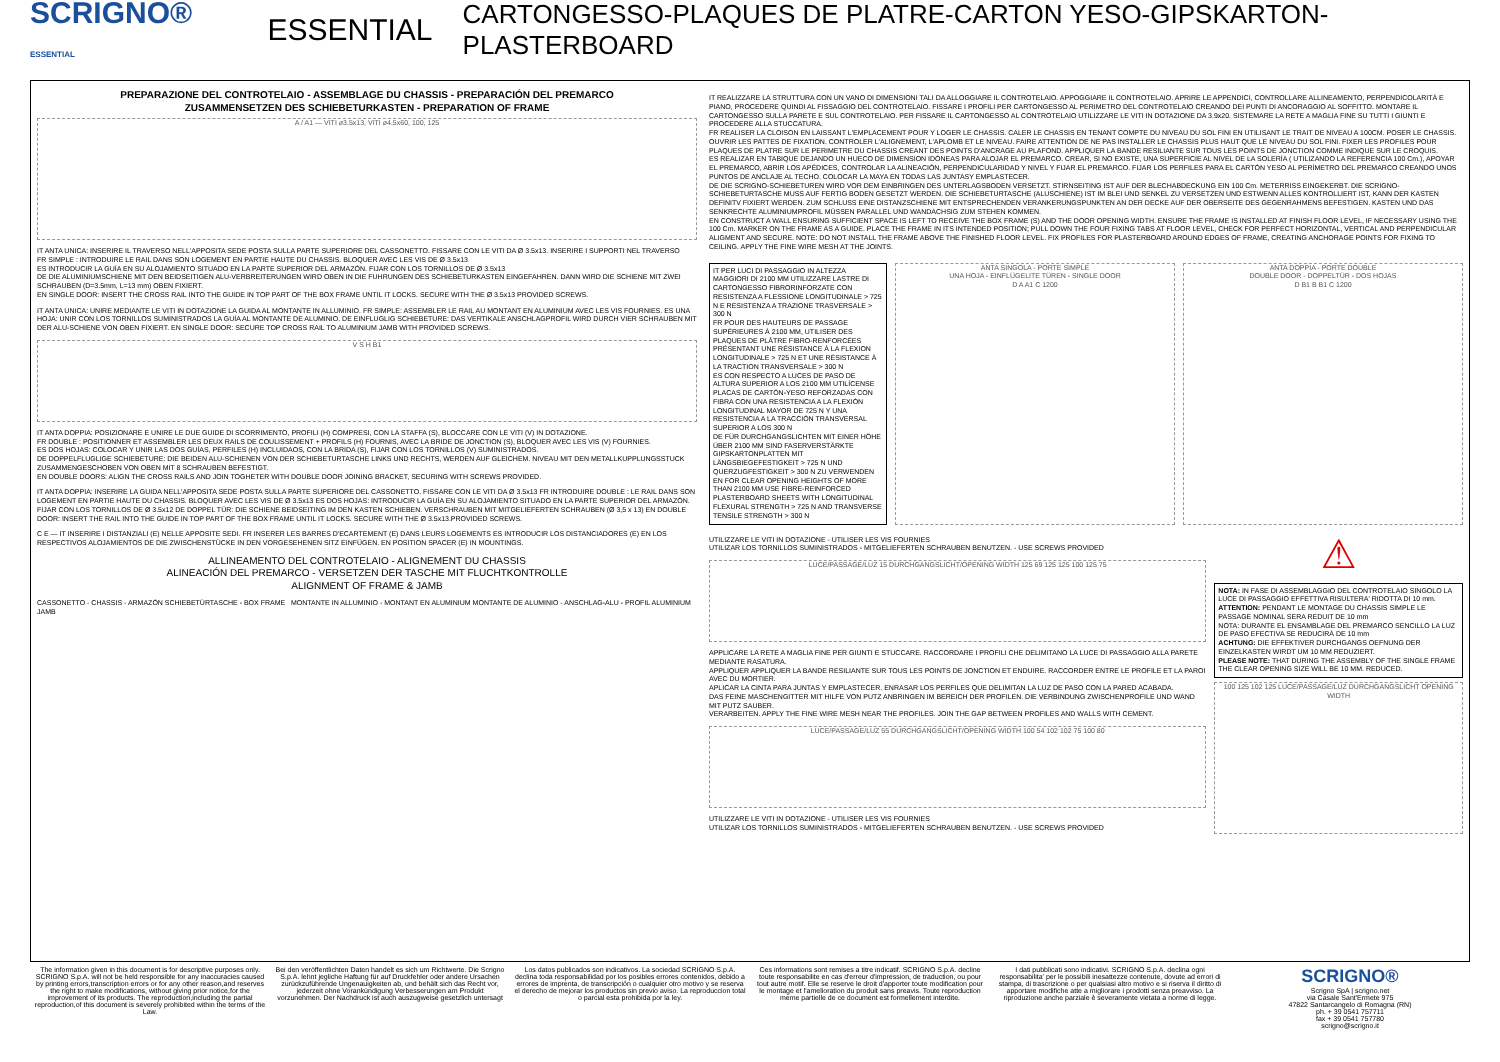SCRIGNO® ESSENTIAL ESSENTIAL CARTONGESSO-PLAQUES DE PLATRE-CARTON YESO-GIPSKARTON-PLASTERBOARD
PREPARAZIONE DEL CONTROTELAIO - ASSEMBLAGE DU CHASSIS - PREPARACIÓN DEL PREMARCO
ZUSAMMENSETZEN DES SCHIEBETURKASTEN - PREPARATION OF FRAME
A / A1 — VITI ø3.5x13, VITI ø4.5x60, 100, 125
IT ANTA UNICA: INSERIRE IL TRAVERSO NELL'APPOSITA SEDE POSTA SULLA PARTE SUPERIORE DEL CASSONETTO. FISSARE CON LE VITI DA Ø 3.5x13. INSERIRE I SUPPORTI NEL TRAVERSO
FR SIMPLE : INTRODUIRE LE RAIL DANS SON LOGEMENT EN PARTIE HAUTE DU CHASSIS. BLOQUER AVEC LES VIS DE Ø 3.5x13
ES INTRODUCIR LA GUÍA EN SU ALOJAMIENTO SITUADO EN LA PARTE SUPERIOR DEL ARMAZÓN. FIJAR CON LOS TORNILLOS DE Ø 3.5x13
DE DIE ALUMINIUMSCHIENE MIT DEN BEIDSEITIGEN ALU-VERBREITERUNGEN WIRD OBEN IN DIE FUHRUNGEN DES SCHIEBETURKASTEN EINGEFAHREN. DANN WIRD DIE SCHIENE MIT ZWEI SCHRAUBEN (D=3.5mm, L=13 mm) OBEN FIXIERT.
EN SINGLE DOOR: INSERT THE CROSS RAIL INTO THE GUIDE IN TOP PART OF THE BOX FRAME UNTIL IT LOCKS. SECURE WITH THE Ø 3.5x13 PROVIDED SCREWS.
IT ANTA UNICA: UNIRE MEDIANTE LE VITI IN DOTAZIONE LA GUIDA AL MONTANTE IN ALLUMINIO. FR SIMPLE: ASSEMBLER LE RAIL AU MONTANT EN ALUMINIUM AVEC LES VIS FOURNIES. ES UNA HOJA: UNIR CON LOS TORNILLOS SUMINISTRADOS LA GUÍA AL MONTANTE DE ALUMINIO. DE EINFLUGLIG SCHIEBETURE: DAS VERTIKALE ANSCHLAGPROFIL WIRD DURCH VIER SCHRAUBEN MIT DER ALU-SCHIENE VON OBEN FIXIERT. EN SINGLE DOOR: SECURE TOP CROSS RAIL TO ALUMINIUM JAMB WITH PROVIDED SCREWS.
V S H B1
IT ANTA DOPPIA: POSIZIONARE E UNIRE LE DUE GUIDE DI SCORRIMENTO, PROFILI (H) COMPRESI, CON LA STAFFA (S), BLOCCARE CON LE VITI (V) IN DOTAZIONE.
FR DOUBLE : POSITIONNER ET ASSEMBLER LES DEUX RAILS DE COULISSEMENT + PROFILS (H) FOURNIS, AVEC LA BRIDE DE JONCTION (S), BLOQUER AVEC LES VIS (V) FOURNIES.
ES DOS HOJAS: COLOCAR Y UNIR LAS DOS GUÍAS, PERFILES (H) INCLUIDAOS, CON LA BRIDA (S), FIJAR CON LOS TORNILLOS (V) SUMINISTRADOS.
DE DOPPELFLUGLIGE SCHIEBETURE: DIE BEIDEN ALU-SCHIENEN VON DER SCHIEBETURTASCHE LINKS UND RECHTS, WERDEN AUF GLEICHEM. NIVEAU MIT DEN METALLKUPPLUNGSSTUCK ZUSAMMENGESCHOBEN VON OBEN MIT 8 SCHRAUBEN BEFESTIGT.
EN DOUBLE DOORS: ALIGN THE CROSS RAILS AND JOIN TOGHETER WITH DOUBLE DOOR JOINING BRACKET, SECURING WITH SCREWS PROVIDED.
IT ANTA DOPPIA: INSERIRE LA GUIDA NELL'APPOSITA SEDE POSTA SULLA PARTE SUPERIORE DEL CASSONETTO. FISSARE CON LE VITI DA Ø 3.5x13 FR INTRODUIRE DOUBLE : LE RAIL DANS SON LOGEMENT EN PARTIE HAUTE DU CHASSIS. BLOQUER AVEC LES VIS DE Ø 3.5x13 ES DOS HOJAS: INTRODUCIR LA GUÍA EN SU ALOJAMIENTO SITUADO EN LA PARTE SUPERIOR DEL ARMAZÓN. FIJAR CON LOS TORNILLOS DE Ø 3.5x12 DE DOPPEL TÜR: DIE SCHIENE BEIDSEITING IM DEN KASTEN SCHIEBEN. VERSCHRAUBEN MIT MITGELIEFERTEN SCHRAUBEN (Ø 3,5 x 13) EN DOUBLE DOOR: INSERT THE RAIL INTO THE GUIDE IN TOP PART OF THE BOX FRAME UNTIL IT LOCKS. SECURE WITH THE Ø 3.5x13.PROVIDED SCREWS.
C E — IT INSERIRE I DISTANZIALI (E) NELLE APPOSITE SEDI. FR INSERER LES BARRES D'ECARTEMENT (E) DANS LEURS LOGEMENTS ES INTRODUCIR LOS DISTANCIADORES (E) EN LOS RESPECTIVOS ALOJAMIENTOS DE DIE ZWISCHENSTÜCKE IN DEN VORGESEHENEN SITZ EINFÜGEN. EN POSITION SPACER (E) IN MOUNTINGS.
ALLINEAMENTO DEL CONTROTELAIO - ALIGNEMENT DU CHASSIS
ALINEACIÓN DEL PREMARCO - VERSETZEN DER TASCHE MIT FLUCHTKONTROLLE
ALIGNMENT OF FRAME & JAMB
CASSONETTO - CHASSIS - ARMAZÓN SCHIEBETÜRTASCHE - BOX FRAME MONTANTE IN ALLUMINIO - MONTANT EN ALUMINIUM MONTANTE DE ALUMINIO - ANSCHLAG-ALU - PROFIL ALUMINIUM JAMB
IT REALIZZARE LA STRUTTURA CON UN VANO DI DIMENSIONI TALI DA ALLOGGIARE IL CONTROTELAIO. APPOGGIARE IL CONTROTELAIO. APRIRE LE APPENDICI, CONTROLLARE ALLINEAMENTO, PERPENDICOLARITÀ E PIANO, PROCEDERE QUINDI AL FISSAGGIO DEL CONTROTELAIO. FISSARE I PROFILI PER CARTONGESSO AL PERIMETRO DEL CONTROTELAIO CREANDO DEI PUNTI DI ANCORAGGIO AL SOFFITTO. MONTARE IL CARTONGESSO SULLA PARETE E SUL CONTROTELAIO. PER FISSARE IL CARTONGESSO AL CONTROTELAIO UTILIZZARE LE VITI IN DOTAZIONE DA 3.9x20. SISTEMARE LA RETE A MAGLIA FINE SU TUTTI I GIUNTI E PROCEDERE ALLA STUCCATURA.
FR REALISER LA CLOISON EN LAISSANT L'EMPLACEMENT POUR Y LOGER LE CHASSIS. CALER LE CHASSIS EN TENANT COMPTE DU NIVEAU DU SOL FINI EN UTILISANT LE TRAIT DE NIVEAU A 100CM. POSER LE CHASSIS. OUVRIR LES PATTES DE FIXATION. CONTROLER L'ALIGNEMENT, L'APLOMB ET LE NIVEAU. FAIRE ATTENTION DE NE PAS INSTALLER LE CHASSIS PLUS HAUT QUE LE NIVEAU DU SOL FINI. FIXER LES PROFILES POUR PLAQUES DE PLATRE SUR LE PERIMETRE DU CHASSIS CREANT DES POINTS D'ANCRAGE AU PLAFOND. APPLIQUER LA BANDE RESILIANTE SUR TOUS LES POINTS DE JONCTION COMME INDIQUE SUR LE CROQUIS.
ES REALIZAR EN TABIQUE DEJANDO UN HUECO DE DIMENSION IDÓNEAS PARA ALOJAR EL PREMARCO. CREAR, SI NO EXISTE, UNA SUPERFICIE AL NIVEL DE LA SOLERÍA ( UTILIZANDO LA REFERENCIA 100 Cm.), APOYAR EL PREMARCO, ABRIR LOS APÉDICES, CONTROLAR LA ALINEACIÓN, PERPENDICULARIDAD Y NIVEL Y FIJAR EL PREMARCO. FIJAR LOS PERFILES PARA EL CARTÓN YESO AL PERÍMETRO DEL PREMARCO CREANDO UNOS PUNTOS DE ANCLAJE AL TECHO. COLOCAR LA MAYA EN TODAS LAS JUNTASY EMPLASTECER.
DE DIE SCRIGNO-SCHIEBETUREN WIRD VOR DEM EINBRINGEN DES UNTERLAGSBODEN VERSETZT. STIRNSEITING IST AUF DER BLECHABDECKUNG EIN 100 Cm. METERRISS EINGEKERBT. DIE SCRIGNO-SCHIEBETURTASCHE MUSS AUF FERTIG BODEN GESETZT WERDEN. DIE SCHIEBETURTASCHE (ALUSCHIENE) IST IM BLEI UND SENKEL ZU VERSETZEN UND ESTWENN ALLES KONTROLLIERT IST, KANN DER KASTEN DEFINITV FIXIERT WERDEN. ZUM SCHLUSS EINE DISTANZSCHIENE MIT ENTSPRECHENDEN VERANKERUNGSPUNKTEN AN DER DECKE AUF DER OBERSEITE DES GEGENRAHMENS BEFESTIGEN. KASTEN UND DAS SENKRECHTE ALUMINIUMPROFIL MÜSSEN PARALLEL UND WANDACHSIG ZUM STEHEN KOMMEN.
EN CONSTRUCT A WALL ENSURING SUFFICIENT SPACE IS LEFT TO RECEIVE THE BOX FRAME (S) AND THE DOOR OPENING WIDTH. ENSURE THE FRAME IS INSTALLED AT FINISH FLOOR LEVEL, IF NECESSARY USING THE 100 Cm. MARKER ON THE FRAME AS A GUIDE. PLACE THE FRAME IN ITS INTENDED POSITION; PULL DOWN THE FOUR FIXING TABS AT FLOOR LEVEL, CHECK FOR PERFECT HORIZONTAL, VERTICAL AND PERPENDICULAR ALIGMENT AND SECURE. NOTE: DO NOT INSTALL THE FRAME ABOVE THE FINISHED FLOOR LEVEL. FIX PROFILES FOR PLASTERBOARD AROUND EDGES OF FRAME, CREATING ANCHORAGE POINTS FOR FIXING TO CEILING. APPLY THE FINE WIRE MESH AT THE JOINTS.
IT PER LUCI DI PASSAGGIO IN ALTEZZA MAGGIORI DI 2100 MM UTILIZZARE LASTRE DI CARTONGESSO FIBRORINFORZATE CON RESISTENZA A FLESSIONE LONGITUDINALE > 725 N E RESISTENZA A TRAZIONE TRASVERSALE > 300 N
FR POUR DES HAUTEURS DE PASSAGE SUPÉRIEURES À 2100 MM, UTILISER DES PLAQUES DE PLÂTRE FIBRO-RENFORCÉES PRÉSENTANT UNE RÉSISTANCE À LA FLEXION LONGITUDINALE > 725 N ET UNE RÉSISTANCE À LA TRACTION TRANSVERSALE > 300 N
ES CON RESPECTO A LUCES DE PASO DE ALTURA SUPERIOR A LOS 2100 MM UTILÍCENSE PLACAS DE CARTÓN-YESO REFORZADAS CON FIBRA CON UNA RESISTENCIA A LA FLEXIÓN LONGITUDINAL MAYOR DE 725 N Y UNA RESISTENCIA A LA TRACCIÓN TRANSVERSAL SUPERIOR A LOS 300 N
DE FÜR DURCHGANGSLICHTEN MIT EINER HÖHE ÜBER 2100 MM SIND FASERVERSTÄRKTE GIPSKARTONPLATTEN MIT LÄNGSBIEGEFESTIGKEIT > 725 N UND QUERZUGFESTIGKEIT > 300 N ZU VERWENDEN
EN FOR CLEAR OPENING HEIGHTS OF MORE THAN 2100 MM USE FIBRE-REINFORCED PLASTERBOARD SHEETS WITH LONGITUDINAL FLEXURAL STRENGTH > 725 N AND TRANSVERSE TENSILE STRENGTH > 300 N
ANTA SINGOLA - PORTE SIMPLE
UNA HOJA - EINFLÜGELITE TÜREN - SINGLE DOOR
D A A1 C 1200
ANTA DOPPIA - PORTE DOUBLE
DOUBLE DOOR - DOPPELTÜR - DOS HOJAS
D B1 B B1 C 1200
UTILIZZARE LE VITI IN DOTAZIONE - UTILISER LES VIS FOURNIES
UTILIZAR LOS TORNILLOS SUMINISTRADOS - MITGELIEFERTEN SCHRAUBEN BENUTZEN. - USE SCREWS PROVIDED
LUCE/PASSAGE/LUZ 15 DURCHGANGSLICHT/OPENING WIDTH 125 69 125 125 100 125 75
APPLICARE LA RETE A MAGLIA FINE PER GIUNTI E STUCCARE. RACCORDARE I PROFILI CHE DELIMITANO LA LUCE DI PASSAGGIO ALLA PARETE MEDIANTE RASATURA.
APPLIQUER APPLIQUER LA BANDE RESILIANTE SUR TOUS LES POINTS DE JONCTION ET ENDUIRE. RACCORDER ENTRE LE PROFILE ET LA PAROI AVEC DU MORTIER.
APLICAR LA CINTA PARA JUNTAS Y EMPLASTECER. ENRASAR LOS PERFILES QUE DELIMITAN LA LUZ DE PASO CON LA PARED ACABADA.
DAS FEINE MASCHENGITTER MIT HILFE VON PUTZ ANBRINGEN IM BEREICH DER PROFILEN. DIE VERBINDUNG ZWISCHENPROFILE UND WAND MIT PUTZ SAUBER.
VERARBEITEN. APPLY THE FINE WIRE MESH NEAR THE PROFILES. JOIN THE GAP BETWEEN PROFILES AND WALLS WITH CEMENT.
LUCE/PASSAGE/LUZ 55 DURCHGANGSLICHT/OPENING WIDTH 100 54 102 102 75 100 80
UTILIZZARE LE VITI IN DOTAZIONE - UTILISER LES VIS FOURNIES
UTILIZAR LOS TORNILLOS SUMINISTRADOS - MITGELIEFERTEN SCHRAUBEN BENUTZEN. - USE SCREWS PROVIDED
⚠
NOTA: IN FASE DI ASSEMBLAGGIO DEL CONTROTELAIO SINGOLO LA LUCE DI PASSAGGIO EFFETTIVA RISULTERA' RIDOTTA DI 10 mm.
ATTENTION: PENDANT LE MONTAGE DU CHASSIS SIMPLE LE PASSAGE NOMINAL SERA REDUIT DE 10 mm
NOTA: DURANTE EL ENSAMBLAGE DEL PREMARCO SENCILLO LA LUZ DE PASO EFECTIVA SE REDUCIRÁ DE 10 mm
ACHTUNG: DIE EFFEKTIVER DURCHGANGS OEFNUNG DER EINZELKASTEN WIRDT UM 10 MM REDUZIERT.
PLEASE NOTE: THAT DURING THE ASSEMBLY OF THE SINGLE FRAME THE CLEAR OPENING SIZE WILL BE 10 MM. REDUCED.
100 125 102 125 LUCE/PASSAGE/LUZ DURCHGANGSLICHT OPENING WIDTH
The information given in this document is for descriptive purposes only. SCRIGNO S.p.A. will not be held responsible for any inaccuracies caused by printing errors,transcription errors or for any other reason,and reserves the right to make modifications, without giving prior notice,for the improvement of its products. The reproduction,including the partial reproduction,of this document is severely prohibited within the terms of the Law.
Bei den veröffentlichten Daten handelt es sich um Richtwerte. Die Scrigno S.p.A. lehnt jegliche Haftung für auf Druckfehler oder andere Ursachen zurückzuführende Ungenauigkeiten ab, und behält sich das Recht vor, jederzeit ohne Vorankündigung Verbesserungen am Produkt vorzunehmen. Der Nachdruck ist auch auszugweise gesetzlich untersagt
Los datos publicados son indicativos. La sociedad SCRIGNO S.p.A. declina toda responsabilidad por los posibles errores contenidos, debido a errores de imprenta, de transcripción o cualquier otro motivo y se reserva el derecho de mejorar los productos sin previo aviso. La reproduccion total o parcial esta prohibida por la ley.
Ces informations sont remises a titre indicatif. SCRIGNO S.p.A. decline toute responsabilite en cas d'erreur d'impression, de traduction, ou pour tout autre motif. Elle se reserve le droit d'apporter toute modification pour le montage et l'amelioration du produit sans preavis. Toute reproduction meme partielle de ce document est formellement interdite.
I dati pubblicati sono indicativi. SCRIGNO S.p.A. declina ogni responsabilita' per le possibili inesattezze contenute, dovute ad errori di stampa, di trascrizione o per qualsiasi altro motivo e si riserva il diritto di apportare modifiche atte a migliorare i prodotti senza preavviso. La riproduzione anche parziale è severamente vietata a norme di legge.
SCRIGNO®
Scrigno SpA | scrigno.net
via Casale Sant'Ermete 975
47822 Santarcangelo di Romagna (RN)
ph. + 39 0541 757711
fax + 39 0541 757780
scrigno@scrigno.it